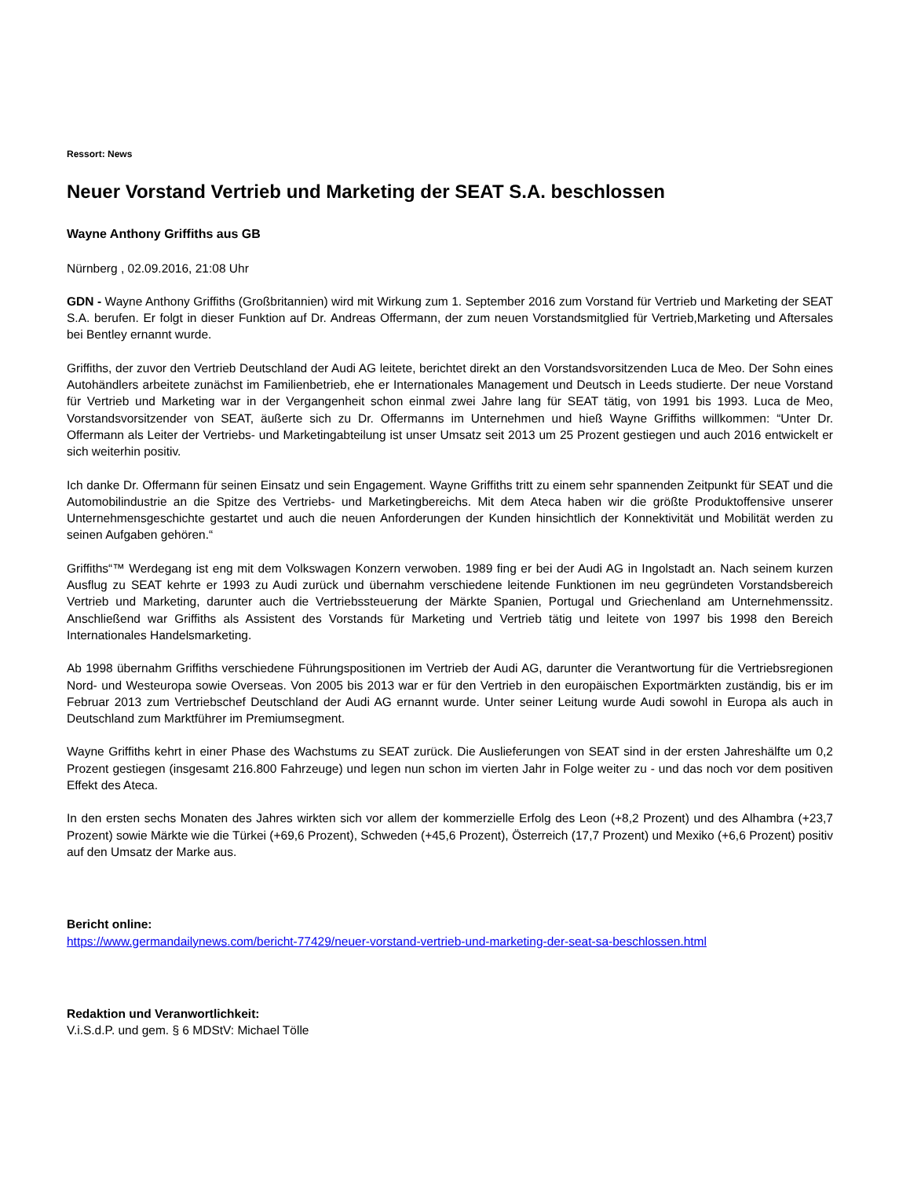Ressort: News
Neuer Vorstand Vertrieb und Marketing der SEAT S.A. beschlossen
Wayne Anthony Griffiths aus GB
Nürnberg , 02.09.2016, 21:08 Uhr
GDN - Wayne Anthony Griffiths (Großbritannien) wird mit Wirkung zum 1. September 2016 zum Vorstand für Vertrieb und Marketing der SEAT S.A. berufen. Er folgt in dieser Funktion auf Dr. Andreas Offermann, der zum neuen Vorstandsmitglied für Vertrieb,Marketing und Aftersales bei Bentley ernannt wurde.
Griffiths, der zuvor den Vertrieb Deutschland der Audi AG leitete, berichtet direkt an den Vorstandsvorsitzenden Luca de Meo. Der Sohn eines Autohändlers arbeitete zunächst im Familienbetrieb, ehe er Internationales Management und Deutsch in Leeds studierte. Der neue Vorstand für Vertrieb und Marketing war in der Vergangenheit schon einmal zwei Jahre lang für SEAT tätig, von 1991 bis 1993. Luca de Meo, Vorstandsvorsitzender von SEAT, äußerte sich zu Dr. Offermanns im Unternehmen und hieß Wayne Griffiths willkommen: “Unter Dr. Offermann als Leiter der Vertriebs- und Marketingabteilung ist unser Umsatz seit 2013 um 25 Prozent gestiegen und auch 2016 entwickelt er sich weiterhin positiv.
Ich danke Dr. Offermann für seinen Einsatz und sein Engagement. Wayne Griffiths tritt zu einem sehr spannenden Zeitpunkt für SEAT und die Automobilindustrie an die Spitze des Vertriebs- und Marketingbereichs. Mit dem Ateca haben wir die größte Produktoffensive unserer Unternehmensgeschichte gestartet und auch die neuen Anforderungen der Kunden hinsichtlich der Konnektivität und Mobilität werden zu seinen Aufgaben gehören.“
Griffiths“™ Werdegang ist eng mit dem Volkswagen Konzern verwoben. 1989 fing er bei der Audi AG in Ingolstadt an. Nach seinem kurzen Ausflug zu SEAT kehrte er 1993 zu Audi zurück und übernahm verschiedene leitende Funktionen im neu gegründeten Vorstandsbereich Vertrieb und Marketing, darunter auch die Vertriebssteuerung der Märkte Spanien, Portugal und Griechenland am Unternehmenssitz. Anschließend war Griffiths als Assistent des Vorstands für Marketing und Vertrieb tätig und leitete von 1997 bis 1998 den Bereich Internationales Handelsmarketing.
Ab 1998 übernahm Griffiths verschiedene Führungspositionen im Vertrieb der Audi AG, darunter die Verantwortung für die Vertriebsregionen Nord- und Westeuropa sowie Overseas. Von 2005 bis 2013 war er für den Vertrieb in den europäischen Exportmärkten zuständig, bis er im Februar 2013 zum Vertriebschef Deutschland der Audi AG ernannt wurde. Unter seiner Leitung wurde Audi sowohl in Europa als auch in Deutschland zum Marktführer im Premiumsegment.
Wayne Griffiths kehrt in einer Phase des Wachstums zu SEAT zurück. Die Auslieferungen von SEAT sind in der ersten Jahreshälfte um 0,2 Prozent gestiegen (insgesamt 216.800 Fahrzeuge) und legen nun schon im vierten Jahr in Folge weiter zu - und das noch vor dem positiven Effekt des Ateca.
In den ersten sechs Monaten des Jahres wirkten sich vor allem der kommerzielle Erfolg des Leon (+8,2 Prozent) und des Alhambra (+23,7 Prozent) sowie Märkte wie die Türkei (+69,6 Prozent), Schweden (+45,6 Prozent), Österreich (17,7 Prozent) und Mexiko (+6,6 Prozent) positiv auf den Umsatz der Marke aus.
Bericht online:
https://www.germandailynews.com/bericht-77429/neuer-vorstand-vertrieb-und-marketing-der-seat-sa-beschlossen.html
Redaktion und Veranwortlichkeit:
V.i.S.d.P. und gem. § 6 MDStV: Michael Tölle